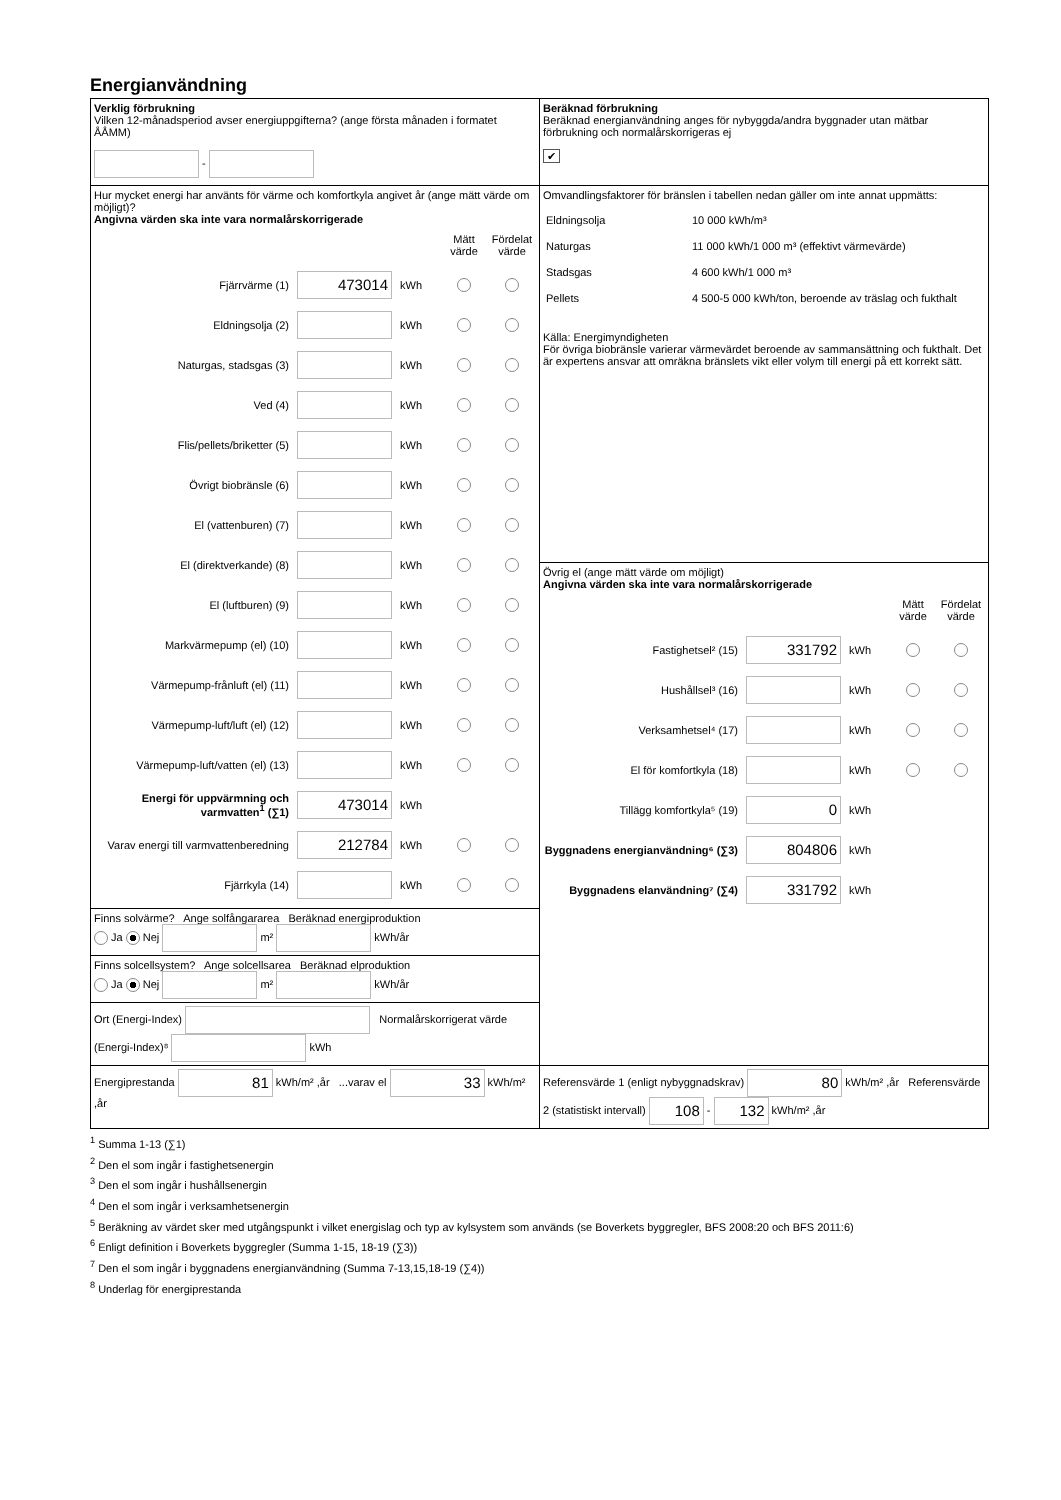Energianvändning
| Verklig förbrukning Vilken 12-månadsperiod avser energiuppgifterna? (ange första månaden i formatet ÅÅMM) - | Beräknad förbrukning Beräknad energianvändning anges för nybyggda/andra byggnader utan mätbar förbrukning och normalårskorrigeras ej ✔ |
| Hur mycket energi har använts för värme och komfortkyla angivet år (ange mätt värde om möjligt)? Angivna värden ska inte vara normalårskorrigerade Mätt värde Fördelat värde Fjärrvärme (1) 473014 kWh Eldningsolja (2) kWh Naturgas, stadsgas (3) kWh Ved (4) kWh Flis/pellets/briketter (5) kWh Övrigt biobränsle (6) kWh El (vattenburen) (7) kWh El (direktverkande) (8) kWh El (luftburen) (9) kWh Markvärmepump (el) (10) kWh Värmepump-frånluft (el) (11) kWh Värmepump-luft/luft (el) (12) kWh Värmepump-luft/vatten (el) (13) kWh Energi för uppvärmning och varmvatten<sup>1</sup> (∑1) 473014 kWh Varav energi till varmvattenberedning 212784 kWh Fjärrkyla (14) kWh | Omvandlingsfaktorer för bränslen i tabellen nedan gäller om inte annat uppmätts: / Eldningsolja / 10 000 kWh/m³ / / Naturgas / 11 000 kWh/1 000 m³ (effektivt värmevärde) / / Stadsgas / 4 600 kWh/1 000 m³ / / Pellets / 4 500-5 000 kWh/ton, beroende av träslag och fukthalt / Källa: Energimyndigheten För övriga biobränsle varierar värmevärdet beroende av sammansättning och fukthalt. Det är expertens ansvar att omräkna bränslets vikt eller volym till energi på ett korrekt sätt. |
| | Övrig el (ange mätt värde om möjligt) Angivna värden ska inte vara normalårskorrigerade Mätt värde Fördelat värde Fastighetsel² (15) 331792 kWh Hushållsel³ (16) kWh Verksamhetsel⁴ (17) kWh El för komfortkyla (18) kWh Tillägg komfortkyla⁵ (19) 0 kWh Byggnadens energianvändning⁶ (∑3) 804806 kWh Byggnadens elanvändning⁷ (∑4) 331792 kWh |
| Finns solvärme? Ange solfångararea Beräknad energiproduktion Ja Nej m² kWh/år | |
| Finns solcellsystem? Ange solcellsarea Beräknad elproduktion Ja Nej m² kWh/år | |
| Ort (Energi-Index) Normalårskorrigerat värde (Energi-Index)⁸ kWh | |
| Energiprestanda 81 kWh/m² ,år ...varav el 33 kWh/m² ,år | Referensvärde 1 (enligt nybyggnadskrav) 80 kWh/m² ,år Referensvärde 2 (statistiskt intervall) 108 - 132 kWh/m² ,år |
<sup>1</sup> Summa 1-13 (∑1)
<sup>2</sup> Den el som ingår i fastighetsenergin
<sup>3</sup> Den el som ingår i hushållsenergin
<sup>4</sup> Den el som ingår i verksamhetsenergin
<sup>5</sup> Beräkning av värdet sker med utgångspunkt i vilket energislag och typ av kylsystem som används (se Boverkets byggregler, BFS 2008:20 och BFS 2011:6)
<sup>6</sup> Enligt definition i Boverkets byggregler (Summa 1-15, 18-19 (∑3))
<sup>7</sup> Den el som ingår i byggnadens energianvändning (Summa 7-13,15,18-19 (∑4))
<sup>8</sup> Underlag för energiprestanda